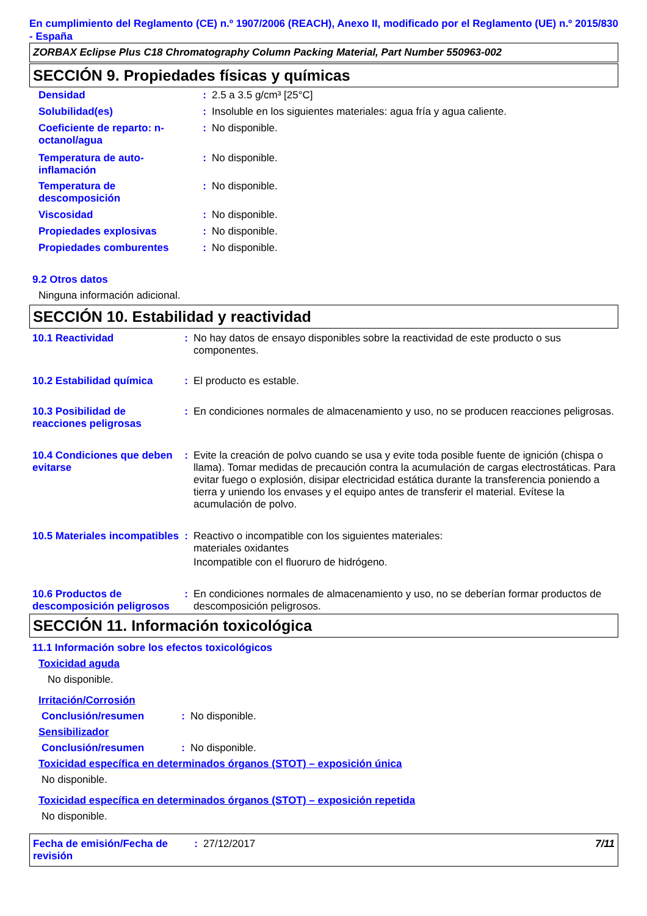En cumplimiento del Reglamento (CE) n.º 1907/2006 (REACH), Anexo II, modificado por el Reglamento (UE) n.º 2015/830 - España
ZORBAX Eclipse Plus C18 Chromatography Column Packing Material, Part Number 550963-002
SECCIÓN 9. Propiedades físicas y químicas
Densidad : 2.5 a 3.5 g/cm³ [25°C]
Solubilidad(es) : Insoluble en los siguientes materiales: agua fría y agua caliente.
Coeficiente de reparto: n-octanol/agua
: No disponible.
Temperatura de auto-inflamación
: No disponible.
Temperatura de descomposición
: No disponible.
Viscosidad : No disponible.
Propiedades explosivas : No disponible.
Propiedades comburentes : No disponible.
9.2 Otros datos
Ninguna información adicional.
SECCIÓN 10. Estabilidad y reactividad
10.1 Reactividad : No hay datos de ensayo disponibles sobre la reactividad de este producto o sus componentes.
10.2 Estabilidad química
: El producto es estable.
10.3 Posibilidad de reacciones peligrosas
: En condiciones normales de almacenamiento y uso, no se producen reacciones peligrosas.
10.4 Condiciones que deben evitarse
: Evite la creación de polvo cuando se usa y evite toda posible fuente de ignición (chispa o llama). Tomar medidas de precaución contra la acumulación de cargas electrostáticas. Para evitar fuego o explosión, disipar electricidad estática durante la transferencia poniendo a tierra y uniendo los envases y el equipo antes de transferir el material. Evítese la acumulación de polvo.
10.5 Materiales incompatibles
: Reactivo o incompatible con los siguientes materiales:
materiales oxidantes
Incompatible con el fluoruro de hidrógeno.
10.6 Productos de descomposición peligrosos
: En condiciones normales de almacenamiento y uso, no se deberían formar productos de descomposición peligrosos.
SECCIÓN 11. Información toxicológica
11.1 Información sobre los efectos toxicológicos
Toxicidad aguda
No disponible.
Irritación/Corrosión
Conclusión/resumen : No disponible.
Sensibilizador
Conclusión/resumen : No disponible.
Toxicidad específica en determinados órganos (STOT) – exposición única
No disponible.
Toxicidad específica en determinados órganos (STOT) – exposición repetida
No disponible.
Fecha de emisión/Fecha de revisión
: 27/12/2017 7/11